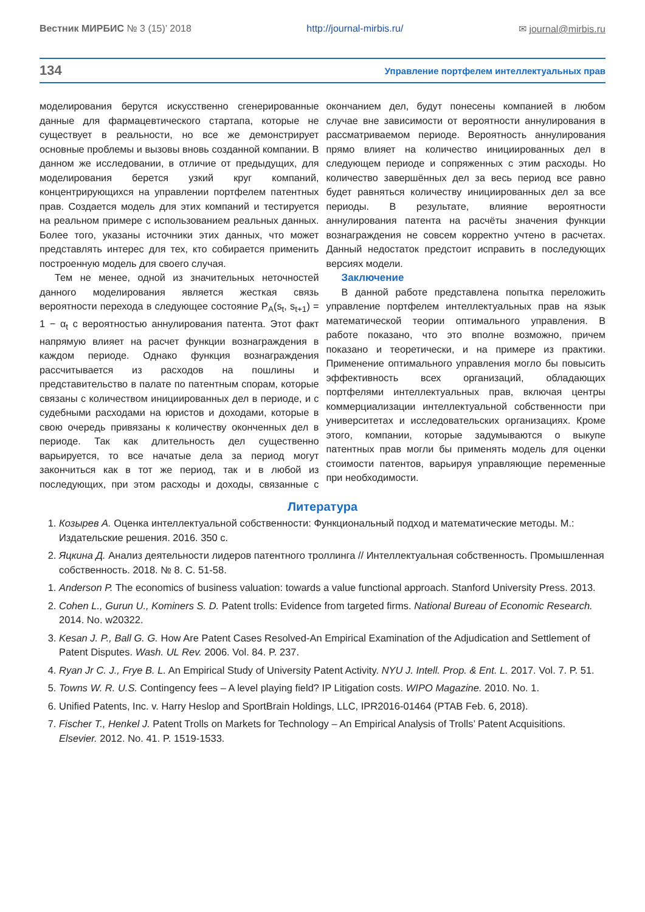Вестник МИРБИС № 3 (15)’ 2018 http://journal-mirbis.ru/ ✉ journal@mirbis.ru
134 Управление портфелем интеллектуальных прав
моделирования берутся искусственно сгенерированные данные для фармацевтического стартапа, которые не существует в реальности, но все же демонстрирует основные проблемы и вызовы вновь созданной компании. В данном же исследовании, в отличие от предыдущих, для моделирования берется узкий круг компаний, концентрирующихся на управлении портфелем патентных прав. Создается модель для этих компаний и тестируется на реальном примере с использованием реальных данных. Более того, указаны источники этих данных, что может представлять интерес для тех, кто собирается применить построенную модель для своего случая.
Тем не менее, одной из значительных неточностей данного моделирования является жесткая связь вероятности перехода в следующее состояние P<sub>A</sub>(s<sub>t</sub>, s<sub>t+1</sub>) = 1 − α<sub>t</sub> с вероятностью аннулирования патента. Этот факт напрямую влияет на расчет функции вознаграждения в каждом периоде. Однако функция вознаграждения рассчитывается из расходов на пошлины и представительство в палате по патентным спорам, которые связаны с количеством инициированных дел в периоде, и с судебными расходами на юристов и доходами, которые в свою очередь привязаны к количеству оконченных дел в периоде. Так как длительность дел существенно варьируется, то все начатые дела за период могут закончиться как в тот же период, так и в любой из последующих, при этом расходы и доходы, связанные с окончанием дел, будут понесены компанией в любом случае вне зависимости от вероятности аннулирования в рассматриваемом периоде. Вероятность аннулирования прямо влияет на количество инициированных дел в следующем периоде и сопряженных с этим расходы. Но количество завершённых дел за весь период все равно будет равняться количеству инициированных дел за все периоды. В результате, влияние вероятности аннулирования патента на расчёты значения функции вознаграждения не совсем корректно учтено в расчетах. Данный недостаток предстоит исправить в последующих версиях модели.
Заключение
В данной работе представлена попытка переложить управление портфелем интеллектуальных прав на язык математической теории оптимального управления. В работе показано, что это вполне возможно, причем показано и теоретически, и на примере из практики. Применение оптимального управления могло бы повысить эффективность всех организаций, обладающих портфелями интеллектуальных прав, включая центры коммерциализации интеллектуальной собственности при университетах и исследовательских организациях. Кроме этого, компании, которые задумываются о выкупе патентных прав могли бы применять модель для оценки стоимости патентов, варьируя управляющие переменные при необходимости.
Литература
1. Козырев А. Оценка интеллектуальной собственности: Функциональный подход и математические методы. М.: Издательские решения. 2016. 350 с.
2. Яцкина Д. Анализ деятельности лидеров патентного троллинга // Интеллектуальная собственность. Промышленная собственность. 2018. № 8. С. 51-58.
1. Anderson P. The economics of business valuation: towards a value functional approach. Stanford University Press. 2013.
2. Cohen L., Gurun U., Kominers S. D. Patent trolls: Evidence from targeted firms. National Bureau of Economic Research. 2014. No. w20322.
3. Kesan J. P., Ball G. G. How Are Patent Cases Resolved-An Empirical Examination of the Adjudication and Settlement of Patent Disputes. Wash. UL Rev. 2006. Vol. 84. P. 237.
4. Ryan Jr C. J., Frye B. L. An Empirical Study of University Patent Activity. NYU J. Intell. Prop. & Ent. L. 2017. Vol. 7. P. 51.
5. Towns W. R. U.S. Contingency fees – A level playing field? IP Litigation costs. WIPO Magazine. 2010. No. 1.
6. Unified Patents, Inc. v. Harry Heslop and SportBrain Holdings, LLC, IPR2016-01464 (PTAB Feb. 6, 2018).
7. Fischer T., Henkel J. Patent Trolls on Markets for Technology – An Empirical Analysis of Trolls’ Patent Acquisitions. Elsevier. 2012. No. 41. P. 1519-1533.